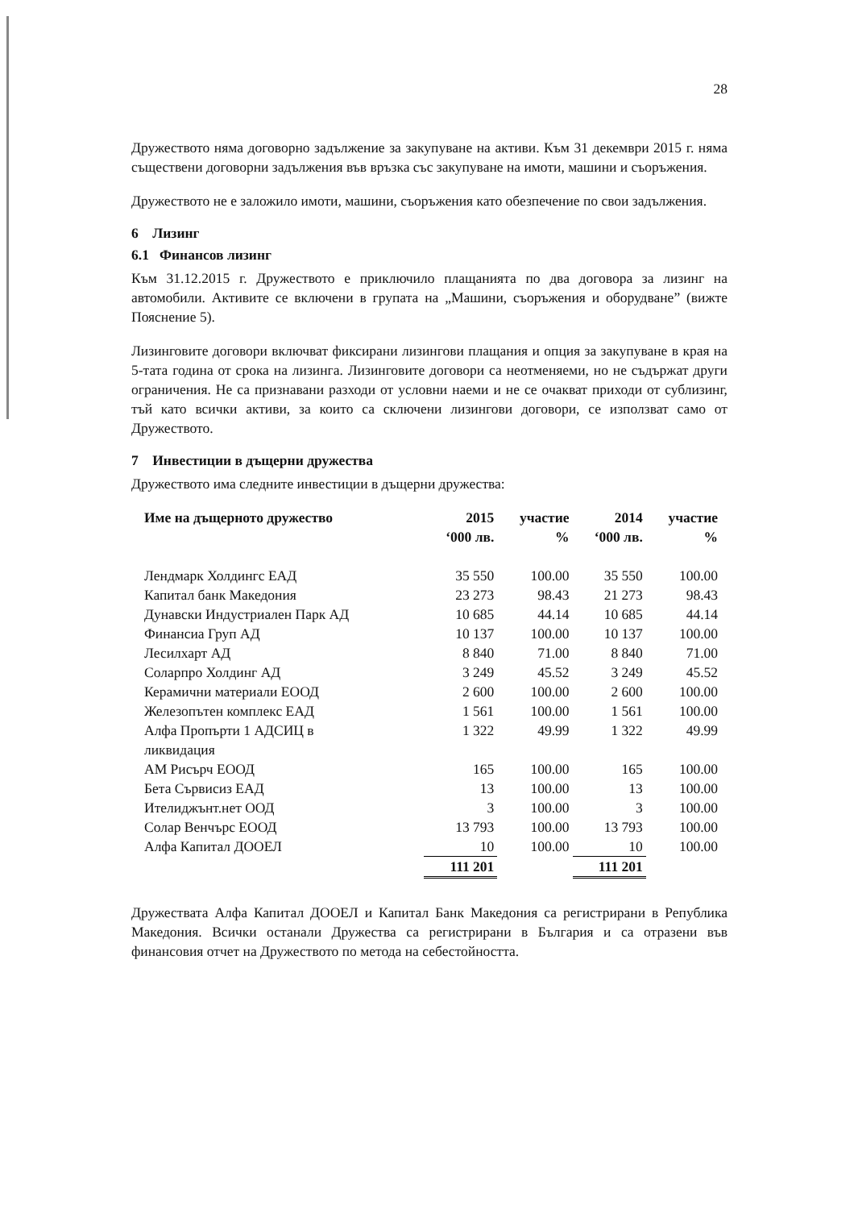28
Дружеството няма договорно задължение за закупуване на активи. Към 31 декември 2015 г. няма съществени договорни задължения във връзка със закупуване на имоти, машини и съоръжения.
Дружеството не е заложило имоти, машини, съоръжения като обезпечение по свои задължения.
6 Лизинг
6.1 Финансов лизинг
Към 31.12.2015 г. Дружеството е приключило плащанията по два договора за лизинг на автомобили. Активите се включени в групата на „Машини, съоръжения и оборудване” (вижте Пояснение 5).
Лизинговите договори включват фиксирани лизингови плащания и опция за закупуване в края на 5-тата година от срока на лизинга. Лизинговите договори са неотменяеми, но не съдържат други ограничения. Не са признавани разходи от условни наеми и не се очакват приходи от сублизинг, тъй като всички активи, за които са сключени лизингови договори, се използват само от Дружеството.
7 Инвестиции в дъщерни дружества
Дружеството има следните инвестиции в дъщерни дружества:
| Име на дъщерното дружество | 2015 ‘000 лв. | участие % | 2014 ‘000 лв. | участие % |
| --- | --- | --- | --- | --- |
| Лендмарк Холдингс ЕАД | 35 550 | 100.00 | 35 550 | 100.00 |
| Капитал банк Македония | 23 273 | 98.43 | 21 273 | 98.43 |
| Дунавски Индустриален Парк АД | 10 685 | 44.14 | 10 685 | 44.14 |
| Финансиа Груп АД | 10 137 | 100.00 | 10 137 | 100.00 |
| Лесилхарт АД | 8 840 | 71.00 | 8 840 | 71.00 |
| Соларпро Холдинг АД | 3 249 | 45.52 | 3 249 | 45.52 |
| Керамични материали ЕООД | 2 600 | 100.00 | 2 600 | 100.00 |
| Железопътен комплекс ЕАД | 1 561 | 100.00 | 1 561 | 100.00 |
| Алфа Пропърти 1 АДСИЦ в ликвидация | 1 322 | 49.99 | 1 322 | 49.99 |
| АМ Рисърч ЕООД | 165 | 100.00 | 165 | 100.00 |
| Бета Сървисиз ЕАД | 13 | 100.00 | 13 | 100.00 |
| Ителиджънт.нет ООД | 3 | 100.00 | 3 | 100.00 |
| Солар Венчърс ЕООД | 13 793 | 100.00 | 13 793 | 100.00 |
| Алфа Капитал ДООЕЛ | 10 | 100.00 | 10 | 100.00 |
| | 111 201 | | 111 201 | |
Дружествата Алфа Капитал ДООЕЛ и Капитал Банк Македония са регистрирани в Република Македония. Всички останали Дружества са регистрирани в България и са отразени във финансовия отчет на Дружеството по метода на себестойността.